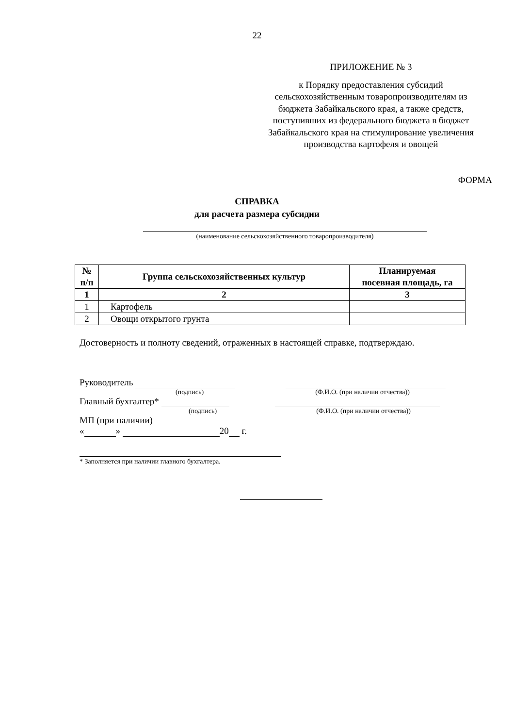22
ПРИЛОЖЕНИЕ № 3
к Порядку предоставления субсидий сельскохозяйственным товаропроизводителям из бюджета Забайкальского края, а также средств, поступивших из федерального бюджета в бюджет Забайкальского края на стимулирование увеличения производства картофеля и овощей
ФОРМА
СПРАВКА
для расчета размера субсидии
(наименование сельскохозяйственного товаропроизводителя)
| № п/п | Группа сельскохозяйственных культур | Планируемая посевная площадь, га |
| --- | --- | --- |
| 1 | 2 | 3 |
| 1 | Картофель | |
| 2 | Овощи открытого грунта | |
Достоверность и полноту сведений, отраженных в настоящей справке, подтверждаю.
Руководитель
(подпись) (Ф.И.О. (при наличии отчества))
Главный бухгалтер*
(подпись) (Ф.И.О. (при наличии отчества))
МП (при наличии)
« » 20 г.
* Заполняется при наличии главного бухгалтера.